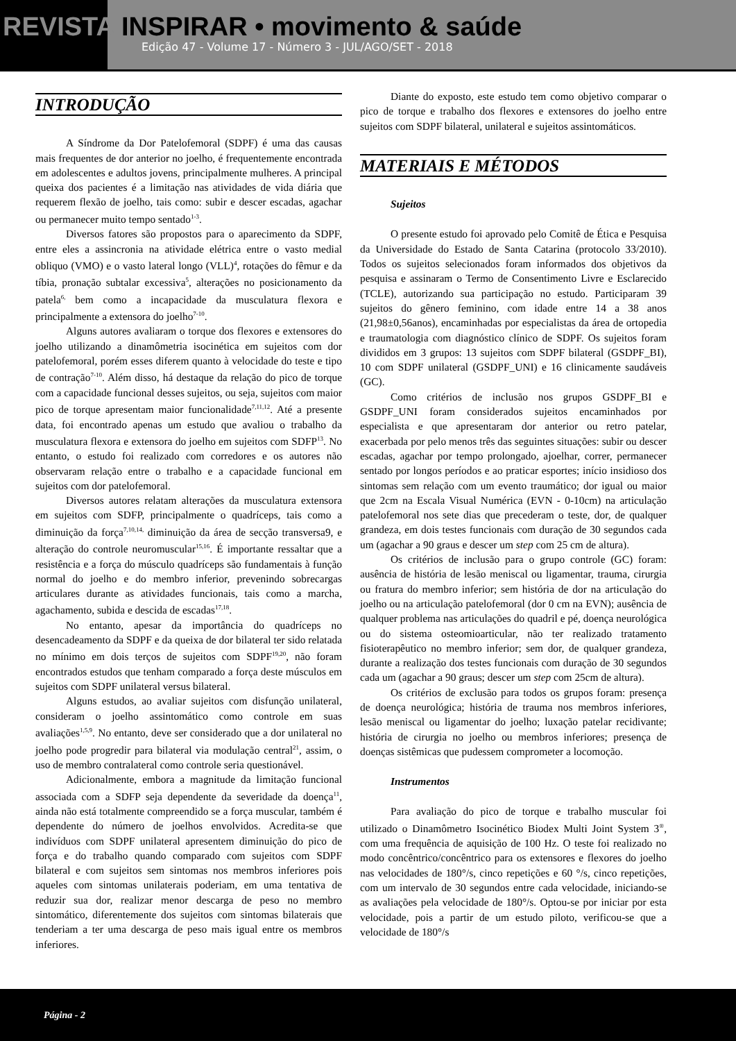REVISTA INSPIRAR • movimento & saúde
Edição 47 - Volume 17 - Número 3 - JUL/AGO/SET - 2018
INTRODUÇÃO
A Síndrome da Dor Patelofemoral (SDPF) é uma das causas mais frequentes de dor anterior no joelho, é frequentemente encontrada em adolescentes e adultos jovens, principalmente mulheres. A principal queixa dos pacientes é a limitação nas atividades de vida diária que requerem flexão de joelho, tais como: subir e descer escadas, agachar ou permanecer muito tempo sentado<sup>1-3</sup>.
Diversos fatores são propostos para o aparecimento da SDPF, entre eles a assincronia na atividade elétrica entre o vasto medial obliquo (VMO) e o vasto lateral longo (VLL)<sup>4</sup>, rotações do fêmur e da tíbia, pronação subtalar excessiva<sup>5</sup>, alterações no posicionamento da patela<sup>6,</sup> bem como a incapacidade da musculatura flexora e principalmente a extensora do joelho<sup>7-10</sup>.
Alguns autores avaliaram o torque dos flexores e extensores do joelho utilizando a dinamômetria isocinética em sujeitos com dor patelofemoral, porém esses diferem quanto à velocidade do teste e tipo de contração<sup>7-10</sup>. Além disso, há destaque da relação do pico de torque com a capacidade funcional desses sujeitos, ou seja, sujeitos com maior pico de torque apresentam maior funcionalidade<sup>7,11,12</sup>. Até a presente data, foi encontrado apenas um estudo que avaliou o trabalho da musculatura flexora e extensora do joelho em sujeitos com SDFP<sup>13</sup>. No entanto, o estudo foi realizado com corredores e os autores não observaram relação entre o trabalho e a capacidade funcional em sujeitos com dor patelofemoral.
Diversos autores relatam alterações da musculatura extensora em sujeitos com SDFP, principalmente o quadríceps, tais como a diminuição da força<sup>7,10,14,</sup> diminuição da área de secção transversa9, e alteração do controle neuromuscular<sup>15,16</sup>. É importante ressaltar que a resistência e a força do músculo quadríceps são fundamentais à função normal do joelho e do membro inferior, prevenindo sobrecargas articulares durante as atividades funcionais, tais como a marcha, agachamento, subida e descida de escadas<sup>17,18</sup>.
No entanto, apesar da importância do quadríceps no desencadeamento da SDPF e da queixa de dor bilateral ter sido relatada no mínimo em dois terços de sujeitos com SDPF<sup>19,20</sup>, não foram encontrados estudos que tenham comparado a força deste músculos em sujeitos com SDPF unilateral versus bilateral.
Alguns estudos, ao avaliar sujeitos com disfunção unilateral, consideram o joelho assintomático como controle em suas avaliações<sup>1,5,9</sup>. No entanto, deve ser considerado que a dor unilateral no joelho pode progredir para bilateral via modulação central<sup>21</sup>, assim, o uso de membro contralateral como controle seria questionável.
Adicionalmente, embora a magnitude da limitação funcional associada com a SDFP seja dependente da severidade da doença<sup>11</sup>, ainda não está totalmente compreendido se a força muscular, também é dependente do número de joelhos envolvidos. Acredita-se que indivíduos com SDPF unilateral apresentem diminuição do pico de força e do trabalho quando comparado com sujeitos com SDPF bilateral e com sujeitos sem sintomas nos membros inferiores pois aqueles com sintomas unilaterais poderiam, em uma tentativa de reduzir sua dor, realizar menor descarga de peso no membro sintomático, diferentemente dos sujeitos com sintomas bilaterais que tenderiam a ter uma descarga de peso mais igual entre os membros inferiores.
Diante do exposto, este estudo tem como objetivo comparar o pico de torque e trabalho dos flexores e extensores do joelho entre sujeitos com SDPF bilateral, unilateral e sujeitos assintomáticos.
MATERIAIS E MÉTODOS
Sujeitos
O presente estudo foi aprovado pelo Comitê de Ética e Pesquisa da Universidade do Estado de Santa Catarina (protocolo 33/2010). Todos os sujeitos selecionados foram informados dos objetivos da pesquisa e assinaram o Termo de Consentimento Livre e Esclarecido (TCLE), autorizando sua participação no estudo. Participaram 39 sujeitos do gênero feminino, com idade entre 14 a 38 anos (21,98±0,56anos), encaminhadas por especialistas da área de ortopedia e traumatologia com diagnóstico clínico de SDPF. Os sujeitos foram divididos em 3 grupos: 13 sujeitos com SDPF bilateral (GSDPF_BI), 10 com SDPF unilateral (GSDPF_UNI) e 16 clinicamente saudáveis (GC).
Como critérios de inclusão nos grupos GSDPF_BI e GSDPF_UNI foram considerados sujeitos encaminhados por especialista e que apresentaram dor anterior ou retro patelar, exacerbada por pelo menos três das seguintes situações: subir ou descer escadas, agachar por tempo prolongado, ajoelhar, correr, permanecer sentado por longos períodos e ao praticar esportes; início insidioso dos sintomas sem relação com um evento traumático; dor igual ou maior que 2cm na Escala Visual Numérica (EVN - 0-10cm) na articulação patelofemoral nos sete dias que precederam o teste, dor, de qualquer grandeza, em dois testes funcionais com duração de 30 segundos cada um (agachar a 90 graus e descer um step com 25 cm de altura).
Os critérios de inclusão para o grupo controle (GC) foram: ausência de história de lesão meniscal ou ligamentar, trauma, cirurgia ou fratura do membro inferior; sem história de dor na articulação do joelho ou na articulação patelofemoral (dor 0 cm na EVN); ausência de qualquer problema nas articulações do quadril e pé, doença neurológica ou do sistema osteomioarticular, não ter realizado tratamento fisioterapêutico no membro inferior; sem dor, de qualquer grandeza, durante a realização dos testes funcionais com duração de 30 segundos cada um (agachar a 90 graus; descer um step com 25cm de altura).
Os critérios de exclusão para todos os grupos foram: presença de doença neurológica; história de trauma nos membros inferiores, lesão meniscal ou ligamentar do joelho; luxação patelar recidivante; história de cirurgia no joelho ou membros inferiores; presença de doenças sistêmicas que pudessem comprometer a locomoção.
Instrumentos
Para avaliação do pico de torque e trabalho muscular foi utilizado o Dinamômetro Isocinético Biodex Multi Joint System 3<sup>®</sup>, com uma frequência de aquisição de 100 Hz. O teste foi realizado no modo concêntrico/concêntrico para os extensores e flexores do joelho nas velocidades de 180°/s, cinco repetições e 60 °/s, cinco repetições, com um intervalo de 30 segundos entre cada velocidade, iniciando-se as avaliações pela velocidade de 180°/s. Optou-se por iniciar por esta velocidade, pois a partir de um estudo piloto, verificou-se que a velocidade de 180°/s
Página - 2